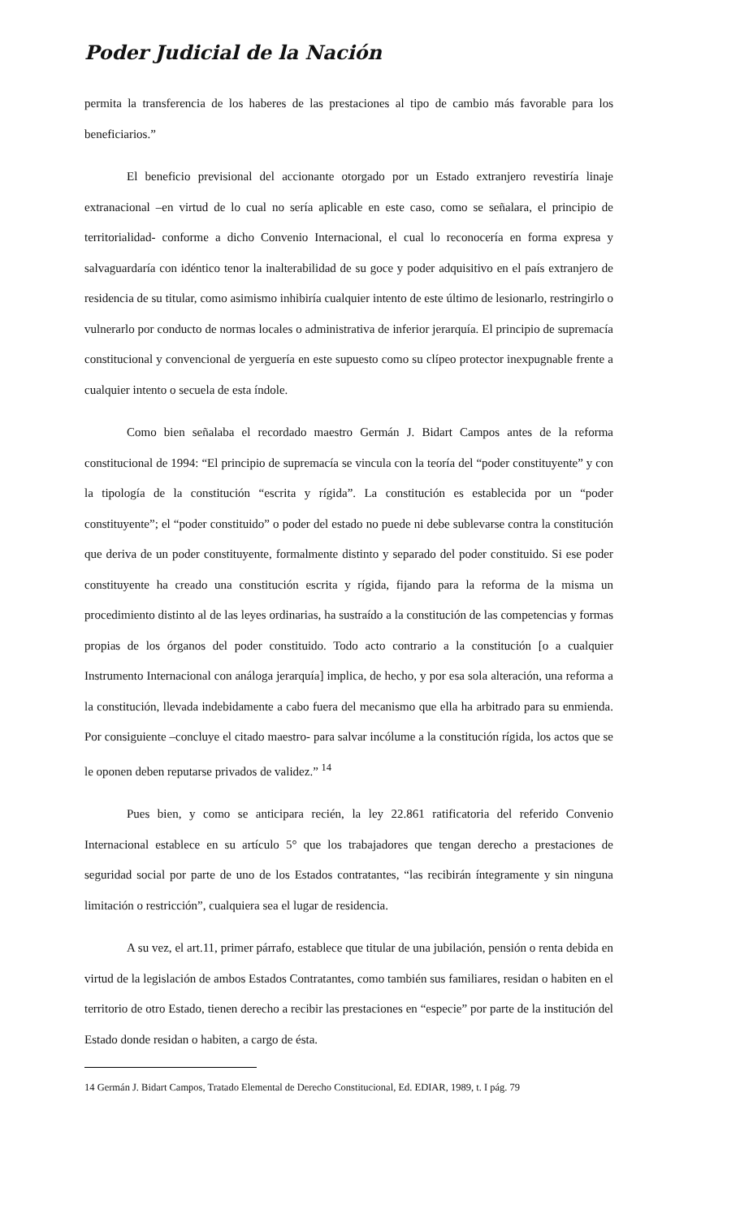Poder Judicial de la Nación
permita la transferencia de los haberes de las prestaciones al tipo de cambio más favorable para los beneficiarios.”
El beneficio previsional del accionante otorgado por un Estado extranjero revestiría linaje extranacional –en virtud de lo cual no sería aplicable en este caso, como se señalara, el principio de territorialidad- conforme a dicho Convenio Internacional, el cual lo reconocería en forma expresa y salvaguardaría con idéntico tenor la inalterabilidad de su goce y poder adquisitivo en el país extranjero de residencia de su titular, como asimismo inhibiría cualquier intento de este último de lesionarlo, restringirlo o vulnerarlo por conducto de normas locales o administrativa de inferior jerarquía. El principio de supremacía constitucional y convencional de yerguería en este supuesto como su clípeo protector inexpugnable frente a cualquier intento o secuela de esta índole.
Como bien señalaba el recordado maestro Germán J. Bidart Campos antes de la reforma constitucional de 1994: “El principio de supremacía se vincula con la teoría del “poder constituyente” y con la tipología de la constitución “escrita y rígida”. La constitución es establecida por un “poder constituyente”; el “poder constituido” o poder del estado no puede ni debe sublevarse contra la constitución que deriva de un poder constituyente, formalmente distinto y separado del poder constituido. Si ese poder constituyente ha creado una constitución escrita y rígida, fijando para la reforma de la misma un procedimiento distinto al de las leyes ordinarias, ha sustraído a la constitución de las competencias y formas propias de los órganos del poder constituido. Todo acto contrario a la constitución [o a cualquier Instrumento Internacional con análoga jerarquía] implica, de hecho, y por esa sola alteración, una reforma a la constitución, llevada indebidamente a cabo fuera del mecanismo que ella ha arbitrado para su enmienda. Por consiguiente –concluye el citado maestro- para salvar incólume a la constitución rígida, los actos que se le oponen deben reputarse privados de validez.” <sup>14</sup>
Pues bien, y como se anticipara recién, la ley 22.861 ratificatoria del referido Convenio Internacional establece en su artículo 5° que los trabajadores que tengan derecho a prestaciones de seguridad social por parte de uno de los Estados contratantes, “las recibirán íntegramente y sin ninguna limitación o restricción”, cualquiera sea el lugar de residencia.
A su vez, el art.11, primer párrafo, establece que titular de una jubilación, pensión o renta debida en virtud de la legislación de ambos Estados Contratantes, como también sus familiares, residan o habiten en el territorio de otro Estado, tienen derecho a recibir las prestaciones en “especie” por parte de la institución del Estado donde residan o habiten, a cargo de ésta.
14 Germán J. Bidart Campos, Tratado Elemental de Derecho Constitucional, Ed. EDIAR, 1989, t. I pág. 79